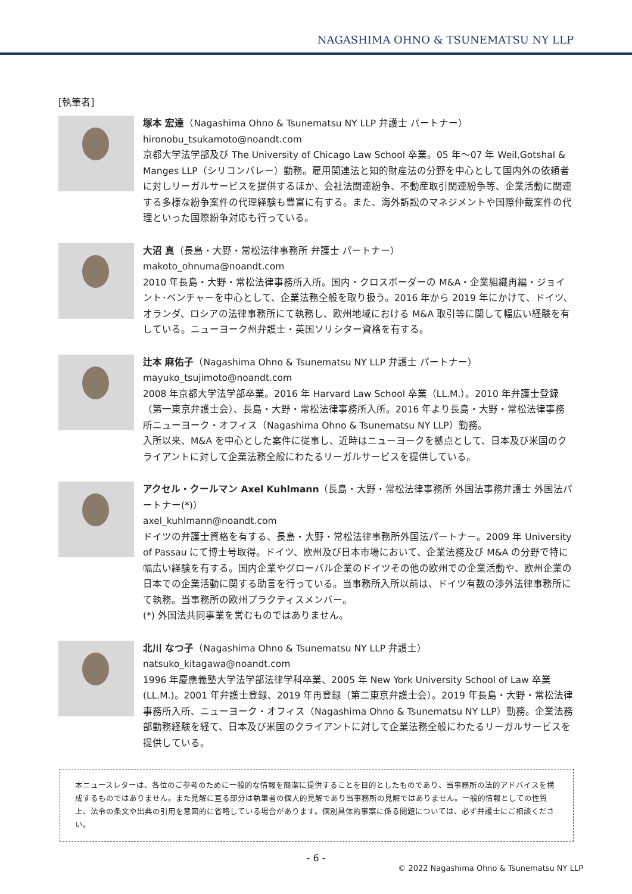NAGASHIMA OHNO & TSUNEMATSU NY LLP
[執筆者]
塚本 宏達（Nagashima Ohno & Tsunematsu NY LLP 弁護士 パートナー）
hironobu_tsukamoto@noandt.com
京都大学法学部及び The University of Chicago Law School 卒業。05 年～07 年 Weil,Gotshal & Manges LLP（シリコンバレー）勤務。雇用関連法と知的財産法の分野を中心として国内外の依頼者に対しリーガルサービスを提供するほか、会社法関連紛争、不動産取引関連紛争等、企業活動に関連する多様な紛争案件の代理経験も豊富に有する。また、海外訴訟のマネジメントや国際仲裁案件の代理といった国際紛争対応も行っている。
大沼 真（長島・大野・常松法律事務所 弁護士 パートナー）
makoto_ohnuma@noandt.com
2010 年長島・大野・常松法律事務所入所。国内・クロスボーダーの M&A・企業組織再編・ジョイント･ベンチャーを中心として、企業法務全般を取り扱う。2016 年から 2019 年にかけて、ドイツ、オランダ、ロシアの法律事務所にて執務し、欧州地域における M&A 取引等に関して幅広い経験を有している。ニューヨーク州弁護士・英国ソリシター資格を有する。
辻本 麻佑子（Nagashima Ohno & Tsunematsu NY LLP 弁護士 パートナー）
mayuko_tsujimoto@noandt.com
2008 年京都大学法学部卒業。2016 年 Harvard Law School 卒業（LL.M.）。2010 年弁護士登録（第一東京弁護士会）、長島・大野・常松法律事務所入所。2016 年より長島・大野・常松法律事務所ニューヨーク・オフィス（Nagashima Ohno & Tsunematsu NY LLP）勤務。
入所以来、M&A を中心とした案件に従事し、近時はニューヨークを拠点として、日本及び米国のクライアントに対して企業法務全般にわたるリーガルサービスを提供している。
アクセル・クールマン Axel Kuhlmann（長島・大野・常松法律事務所 外国法事務弁護士 外国法パートナー(*)）
axel_kuhlmann@noandt.com
ドイツの弁護士資格を有する、長島・大野・常松法律事務所外国法パートナー。2009 年 University of Passau にて博士号取得。ドイツ、欧州及び日本市場において、企業法務及び M&A の分野で特に幅広い経験を有する。国内企業やグローバル企業のドイツその他の欧州での企業活動や、欧州企業の日本での企業活動に関する助言を行っている。当事務所入所以前は、ドイツ有数の渉外法律事務所にて執務。当事務所の欧州プラクティスメンバー。
(*) 外国法共同事業を営むものではありません。
北川 なつ子（Nagashima Ohno & Tsunematsu NY LLP 弁護士）
natsuko_kitagawa@noandt.com
1996 年慶應義塾大学法学部法律学科卒業、2005 年 New York University School of Law 卒業(LL.M.)。2001 年弁護士登録、2019 年再登録（第二東京弁護士会）。2019 年長島・大野・常松法律事務所入所、ニューヨーク・オフィス（Nagashima Ohno & Tsunematsu NY LLP）勤務。企業法務部勤務経験を経て、日本及び米国のクライアントに対して企業法務全般にわたるリーガルサービスを提供している。
本ニュースレターは、各位のご参考のために一般的な情報を簡潔に提供することを目的としたものであり、当事務所の法的アドバイスを構成するものではありません。また見解に亘る部分は執筆者の個人的見解であり当事務所の見解ではありません。一般的情報としての性質上、法令の条文や出典の引用を意図的に省略している場合があります。個別具体的事案に係る問題については、必ず弁護士にご相談ください。
- 6 -
© 2022 Nagashima Ohno & Tsunematsu NY LLP